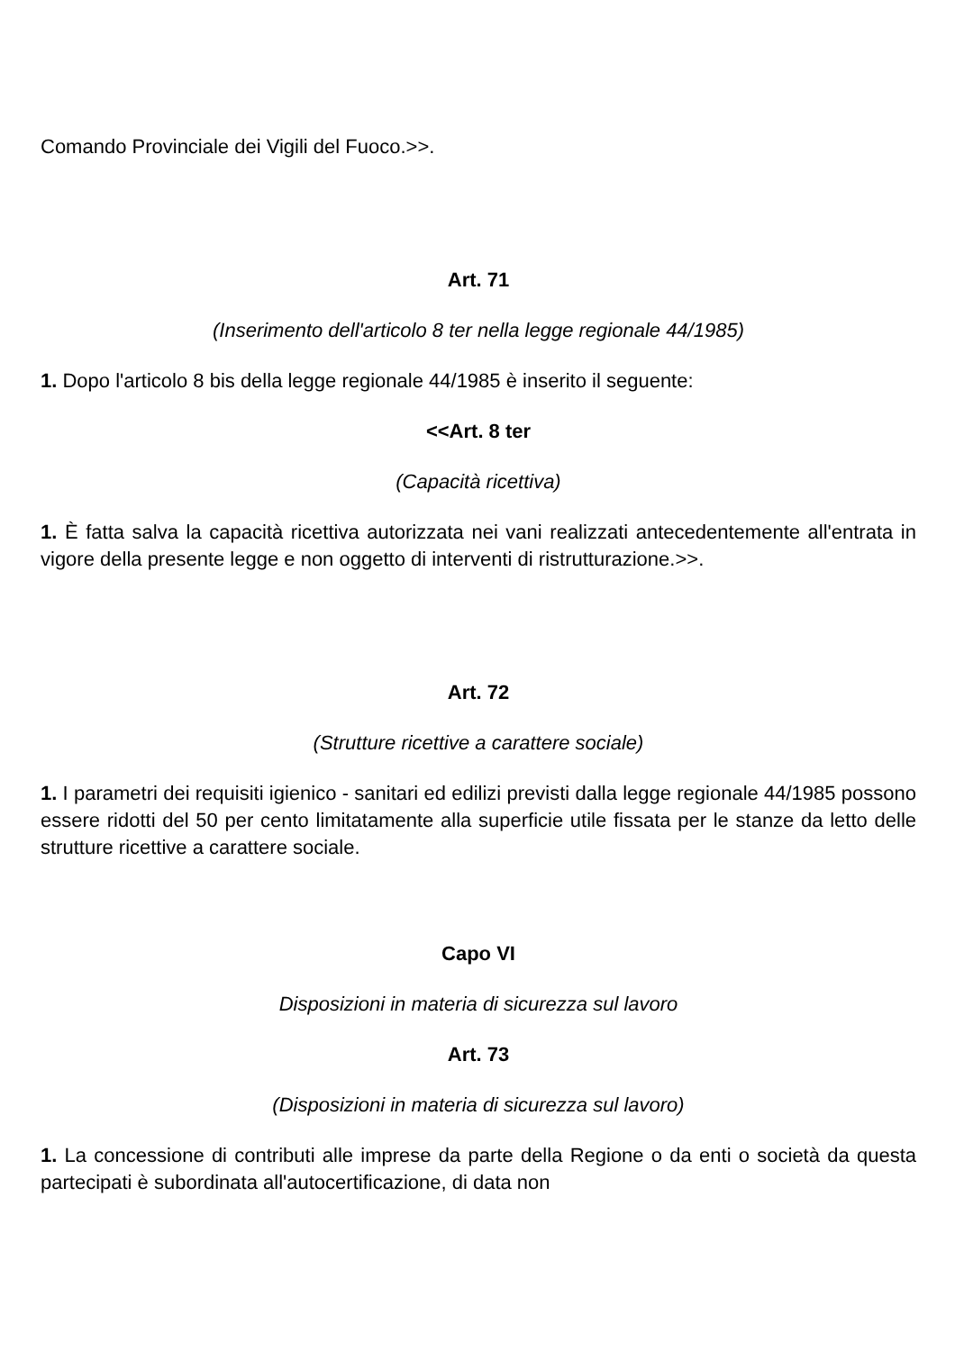Comando Provinciale dei Vigili del Fuoco.>>.
Art. 71
(Inserimento dell'articolo 8 ter nella legge regionale 44/1985)
1. Dopo l'articolo 8 bis della legge regionale 44/1985 è inserito il seguente:
<<Art. 8 ter
(Capacità ricettiva)
1. È fatta salva la capacità ricettiva autorizzata nei vani realizzati antecedentemente all'entrata in vigore della presente legge e non oggetto di interventi di ristrutturazione.>>.
Art. 72
(Strutture ricettive a carattere sociale)
1. I parametri dei requisiti igienico - sanitari ed edilizi previsti dalla legge regionale 44/1985 possono essere ridotti del 50 per cento limitatamente alla superficie utile fissata per le stanze da letto delle strutture ricettive a carattere sociale.
Capo VI
Disposizioni in materia di sicurezza sul lavoro
Art. 73
(Disposizioni in materia di sicurezza sul lavoro)
1. La concessione di contributi alle imprese da parte della Regione o da enti o società da questa partecipati è subordinata all'autocertificazione, di data non